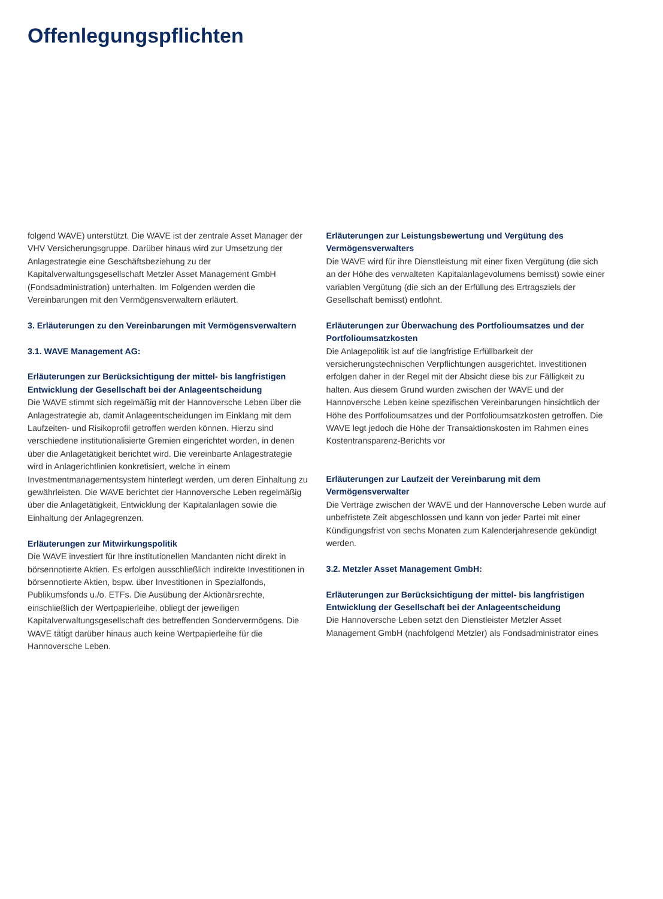Offenlegungspflichten
folgend WAVE) unterstützt. Die WAVE ist der zentrale Asset Manager der VHV Versicherungsgruppe. Darüber hinaus wird zur Umsetzung der Anlagestrategie eine Geschäftsbeziehung zu der Kapitalverwaltungsgesellschaft Metzler Asset Management GmbH (Fondsadministration) unterhalten. Im Folgenden werden die Vereinbarungen mit den Vermögensverwaltern erläutert.
3. Erläuterungen zu den Vereinbarungen mit Vermögensverwaltern
3.1. WAVE Management AG:
Erläuterungen zur Berücksichtigung der mittel- bis langfristigen Entwicklung der Gesellschaft bei der Anlageentscheidung
Die WAVE stimmt sich regelmäßig mit der Hannoversche Leben über die Anlagestrategie ab, damit Anlageentscheidungen im Einklang mit dem Laufzeiten- und Risikoprofil getroffen werden können. Hierzu sind verschiedene institutionalisierte Gremien eingerichtet worden, in denen über die Anlagetätigkeit berichtet wird. Die vereinbarte Anlagestrategie wird in Anlagerichtlinien konkretisiert, welche in einem Investmentmanagementsystem hinterlegt werden, um deren Einhaltung zu gewährleisten. Die WAVE berichtet der Hannoversche Leben regelmäßig über die Anlagetätigkeit, Entwicklung der Kapitalanlagen sowie die Einhaltung der Anlagegrenzen.
Erläuterungen zur Mitwirkungspolitik
Die WAVE investiert für Ihre institutionellen Mandanten nicht direkt in börsennotierte Aktien. Es erfolgen ausschließlich indirekte Investitionen in börsennotierte Aktien, bspw. über Investitionen in Spezialfonds, Publikumsfonds u./o. ETFs. Die Ausübung der Aktionärsrechte, einschließlich der Wertpapierleihe, obliegt der jeweiligen Kapitalverwaltungsgesellschaft des betreffenden Sondervermögens. Die WAVE tätigt darüber hinaus auch keine Wertpapierleihe für die Hannoversche Leben.
Erläuterungen zur Leistungsbewertung und Vergütung des Vermögensverwalters
Die WAVE wird für ihre Dienstleistung mit einer fixen Vergütung (die sich an der Höhe des verwalteten Kapitalanlagevolumens bemisst) sowie einer variablen Vergütung (die sich an der Erfüllung des Ertragsziels der Gesellschaft bemisst) entlohnt.
Erläuterungen zur Überwachung des Portfolioumsatzes und der Portfolioumsatzkosten
Die Anlagepolitik ist auf die langfristige Erfüllbarkeit der versicherungstechnischen Verpflichtungen ausgerichtet. Investitionen erfolgen daher in der Regel mit der Absicht diese bis zur Fälligkeit zu halten. Aus diesem Grund wurden zwischen der WAVE und der Hannoversche Leben keine spezifischen Vereinbarungen hinsichtlich der Höhe des Portfolioumsatzes und der Portfolioumsatzkosten getroffen. Die WAVE legt jedoch die Höhe der Transaktionskosten im Rahmen eines Kostentransparenz-Berichts vor
Erläuterungen zur Laufzeit der Vereinbarung mit dem Vermögensverwalter
Die Verträge zwischen der WAVE und der Hannoversche Leben wurde auf unbefristete Zeit abgeschlossen und kann von jeder Partei mit einer Kündigungsfrist von sechs Monaten zum Kalenderjahresende gekündigt werden.
3.2. Metzler Asset Management GmbH:
Erläuterungen zur Berücksichtigung der mittel- bis langfristigen Entwicklung der Gesellschaft bei der Anlageentscheidung
Die Hannoversche Leben setzt den Dienstleister Metzler Asset Management GmbH (nachfolgend Metzler) als Fondsadministrator eines